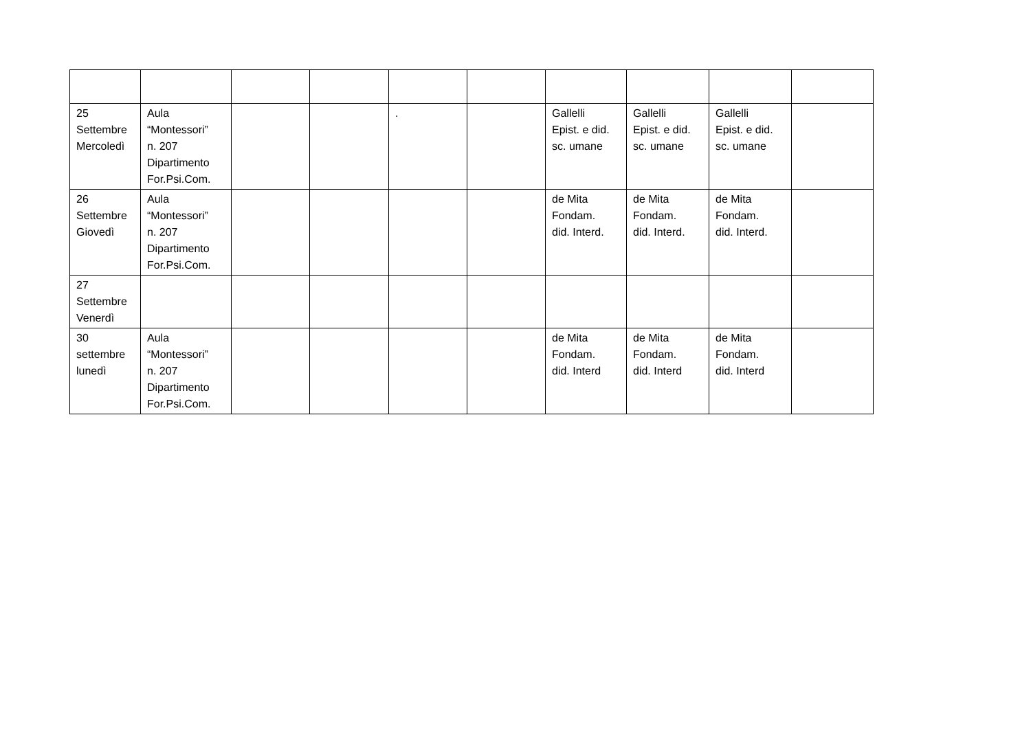| 25 Settembre Mercoledì | Aula “Montessori” n. 207 Dipartimento For.Psi.Com. | | | . | | Gallelli Epist. e did. sc. umane | Gallelli Epist. e did. sc. umane | Gallelli Epist. e did. sc. umane | |
| 26 Settembre Giovedì | Aula “Montessori” n. 207 Dipartimento For.Psi.Com. | | | | | de Mita Fondam. did. Interd. | de Mita Fondam. did. Interd. | de Mita Fondam. did. Interd. | |
| 27 Settembre Venerdì | | | | | | | | | |
| 30 settembre lunedì | Aula “Montessori” n. 207 Dipartimento For.Psi.Com. | | | | | de Mita Fondam. did. Interd | de Mita Fondam. did. Interd | de Mita Fondam. did. Interd | |